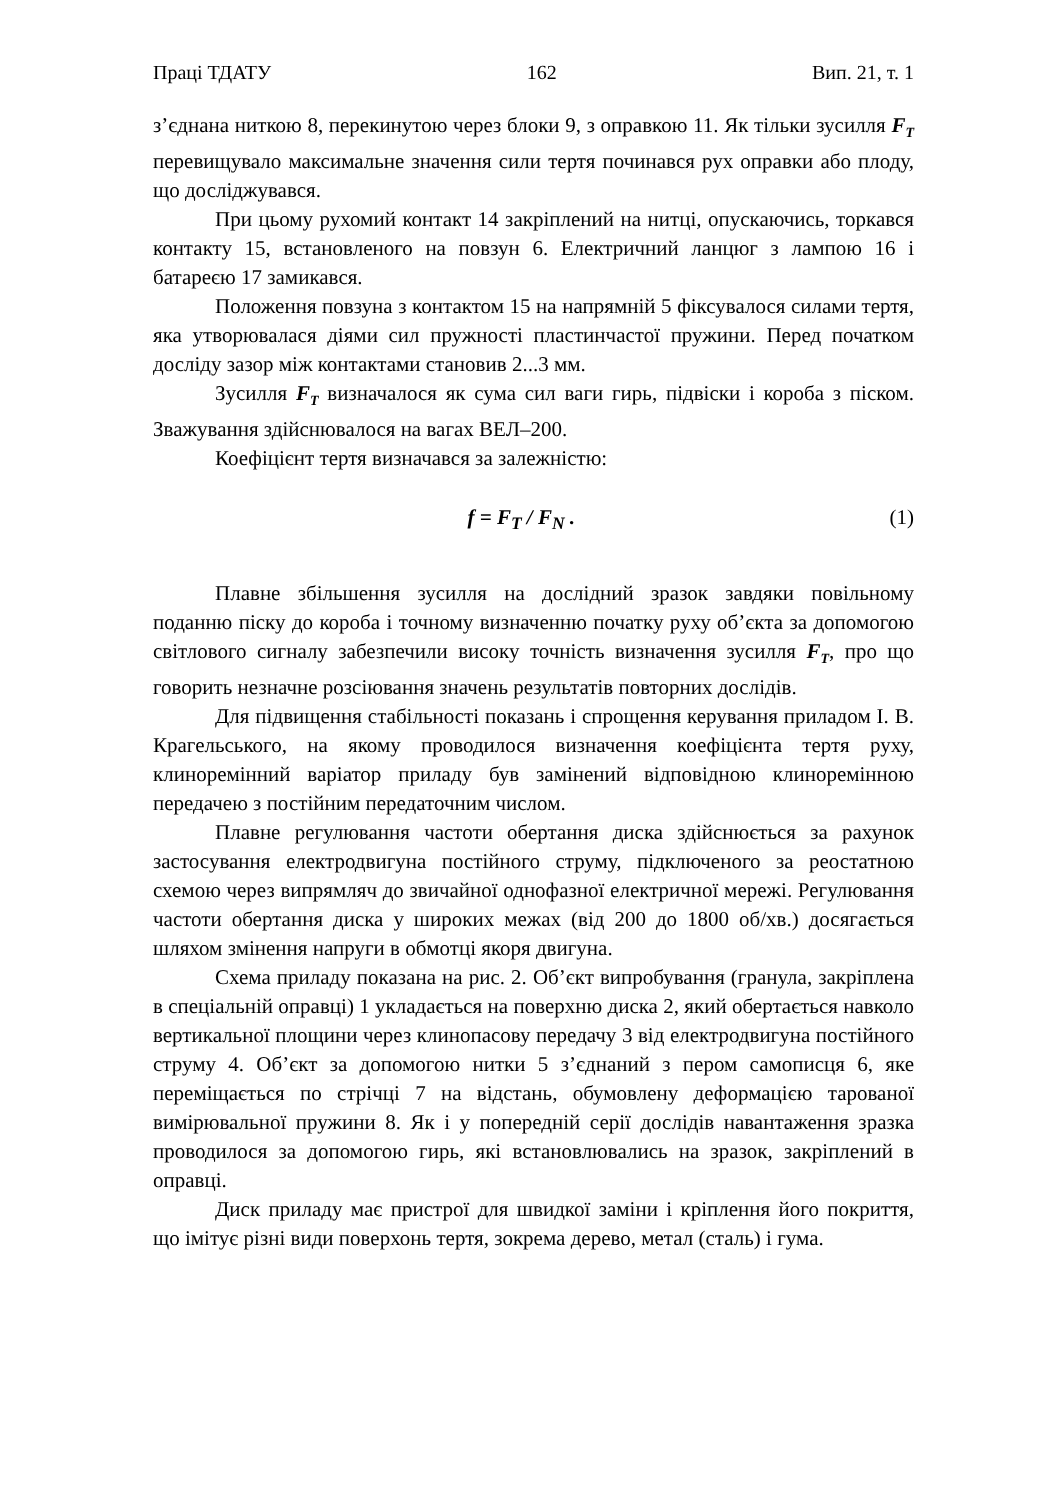Праці ТДАТУ 162 Вип. 21, т. 1
з’єднана ниткою 8, перекинутою через блоки 9, з оправкою 11. Як тільки зусилля F<sub>T</sub> перевищувало максимальне значення сили тертя починався рух оправки або плоду, що досліджувався.
При цьому рухомий контакт 14 закріплений на нитці, опускаючись, торкався контакту 15, встановленого на повзун 6. Електричний ланцюг з лампою 16 і батареєю 17 замикався.
Положення повзуна з контактом 15 на напрямній 5 фіксувалося силами тертя, яка утворювалася діями сил пружності пластинчастої пружини. Перед початком досліду зазор між контактами становив 2...3 мм.
Зусилля F<sub>T</sub> визначалося як сума сил ваги гирь, підвіски і короба з піском. Зважування здійснювалося на вагах ВЕЛ–200.
Коефіцієнт тертя визначався за залежністю:
f = F<sub>T</sub> / F<sub>N</sub> . (1)
Плавне збільшення зусилля на дослідний зразок завдяки повільному поданню піску до короба і точному визначенню початку руху об’єкта за допомогою світлового сигналу забезпечили високу точність визначення зусилля F<sub>T</sub>, про що говорить незначне розсіювання значень результатів повторних дослідів.
Для підвищення стабільності показань і спрощення керування приладом І. В. Крагельського, на якому проводилося визначення коефіцієнта тертя руху, клиноремінний варіатор приладу був замінений відповідною клиноремінною передачею з постійним передаточним числом.
Плавне регулювання частоти обертання диска здійснюється за рахунок застосування електродвигуна постійного струму, підключеного за реостатною схемою через випрямляч до звичайної однофазної електричної мережі. Регулювання частоти обертання диска у широких межах (від 200 до 1800 об/хв.) досягається шляхом змінення напруги в обмотці якоря двигуна.
Схема приладу показана на рис. 2. Об’єкт випробування (гранула, закріплена в спеціальній оправці) 1 укладається на поверхню диска 2, який обертається навколо вертикальної площини через клинопасову передачу 3 від електродвигуна постійного струму 4. Об’єкт за допомогою нитки 5 з’єднаний з пером самописця 6, яке переміщається по стрічці 7 на відстань, обумовлену деформацією тарованої вимірювальної пружини 8. Як і у попередній серії дослідів навантаження зразка проводилося за допомогою гирь, які встановлювались на зразок, закріплений в оправці.
Диск приладу має пристрої для швидкої заміни і кріплення його покриття, що імітує різні види поверхонь тертя, зокрема дерево, метал (сталь) і гума.